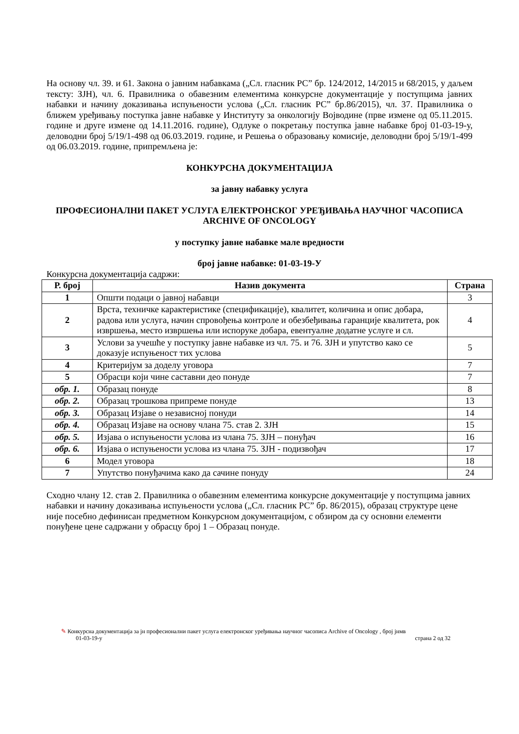На основу чл. 39. и 61. Закона о јавним набавкама („Сл. гласник РС” бр. 124/2012, 14/2015 и 68/2015, у даљем тексту: ЗЈН), чл. 6. Правилника о обавезним елементима конкурсне документације у поступцима јавних набавки и начину доказивања испуњености услова („Сл. гласник РС” бр.86/2015), чл. 37. Правилника о ближем уређивању поступка јавне набавке у Институту за онкологију Војводине (прве измене од 05.11.2015. године и друге измене од 14.11.2016. године), Одлуке о покретању поступка јавне набавке број 01-03-19-у, деловодни број 5/19/1-498 од 06.03.2019. године, и Решења о образовању комисије, деловодни број 5/19/1-499 од 06.03.2019. године, припремљена је:
КОНКУРСНА ДОКУМЕНТАЦИЈА
за јавну набавку услуга
ПРОФЕСИОНАЛНИ ПАКЕТ УСЛУГА ЕЛЕКТРОНСКОГ УРЕЂИВАЊА НАУЧНОГ ЧАСОПИСА ARCHIVE OF ONCOLOGY
у поступку јавне набавке мале вредности
број јавне набавке: 01-03-19-У
Конкурсна документација садржи:
| Р. број | Назив документа | Страна |
| --- | --- | --- |
| 1 | Општи подаци о јавној набавци | 3 |
| 2 | Врста, техничке карактеристике (спецификације), квалитет, количина и опис добара, радова или услуга, начин спровођења контроле и обезбеђивања гаранције квалитета, рок извршења, место извршења или испоруке добара, евентуалне додатне услуге и сл. | 4 |
| 3 | Услови за учешће у поступку јавне набавке из чл. 75. и 76. ЗЈН и упутство како се доказује испуњеност тих услова | 5 |
| 4 | Критеријум за доделу уговора | 7 |
| 5 | Обрасци који чине саставни део понуде | 7 |
| обр. 1. | Образац понуде | 8 |
| обр. 2. | Образац трошкова припреме понуде | 13 |
| обр. 3. | Образац Изјаве о независној понуди | 14 |
| обр. 4. | Образац Изјаве на основу члана 75. став 2. ЗЈН | 15 |
| обр. 5. | Изјава о испуњености услова из члана 75. ЗЈН – понуђач | 16 |
| обр. 6. | Изјава о испуњености услова из члана 75. ЗЈН - подизвођач | 17 |
| 6 | Модел уговора | 18 |
| 7 | Упутство понуђачима како да сачине понуду | 24 |
Сходно члану 12. став 2. Правилника о обавезним елементима конкурсне документације у поступцима јавних набавки и начину доказивања испуњености услова („Сл. гласник РС” бр. 86/2015), образац структуре цене није посебно дефинисан предметном Конкурсном документацијом, с обзиром да су основни елементи понуђене цене садржани у обрасцу број 1 – Образац понуде.
✎ Конкурсна документација за јн професионални пакет услуга електронског уређивања научног часописа Archive of Oncology , број јнмв
01-03-19-у страна 2 од 32